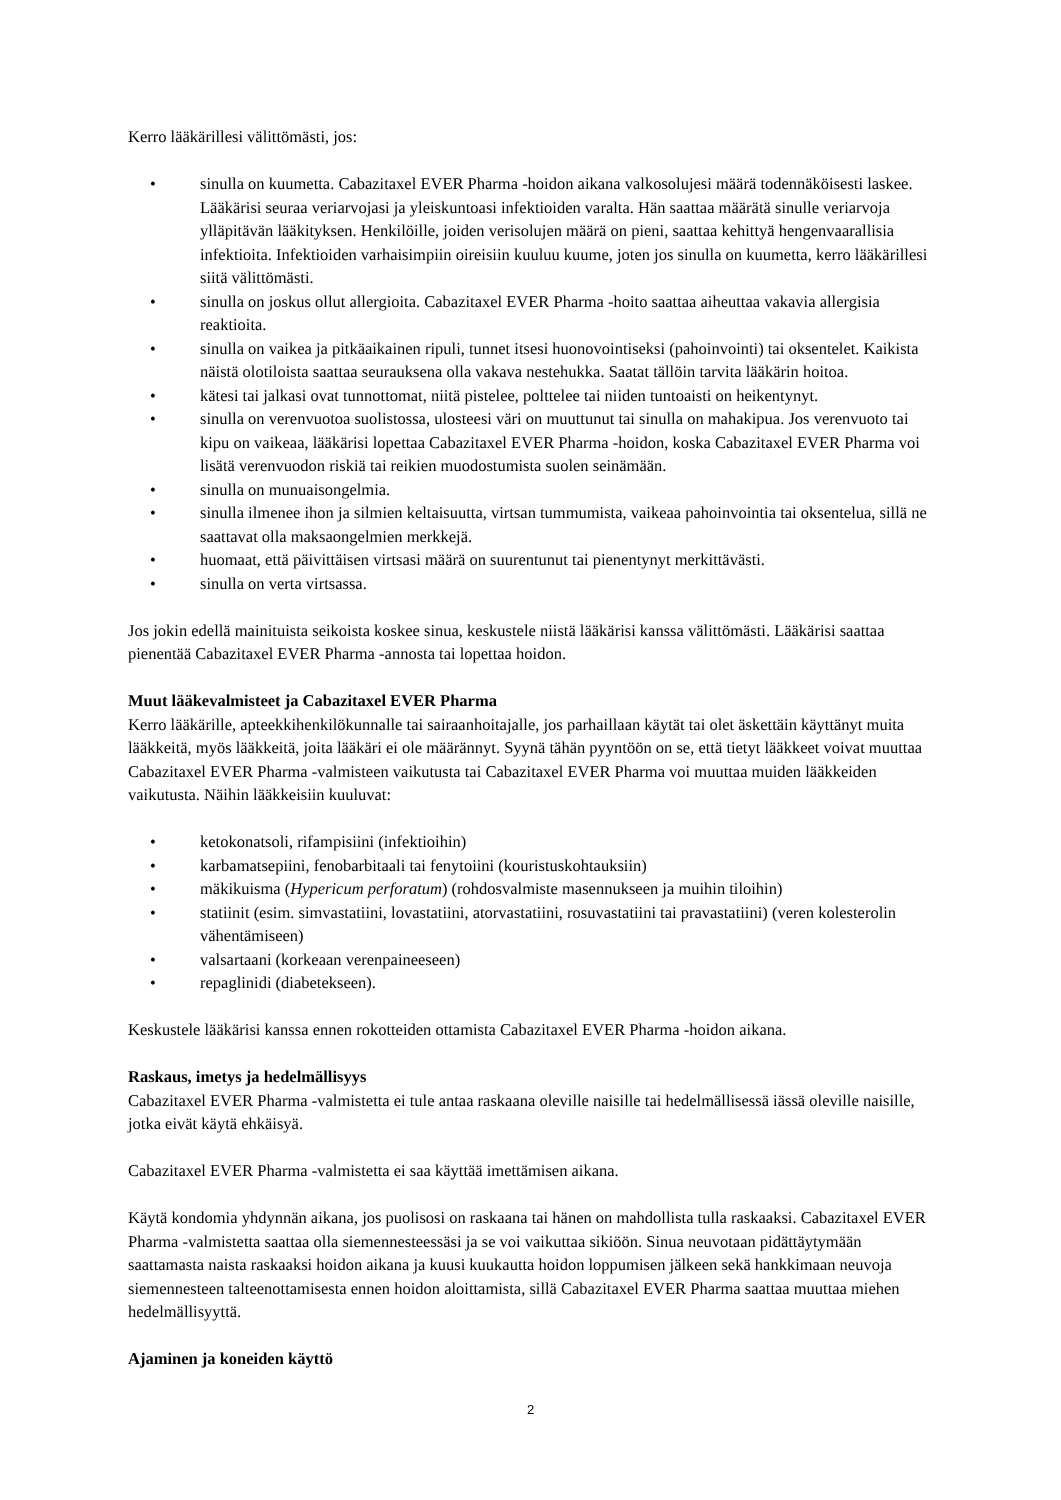Kerro lääkärillesi välittömästi, jos:
• sinulla on kuumetta. Cabazitaxel EVER Pharma -hoidon aikana valkosolujesi määrä todennäköisesti laskee. Lääkärisi seuraa veriarvojasi ja yleiskuntoasi infektioiden varalta. Hän saattaa määrätä sinulle veriarvoja ylläpitävän lääkityksen. Henkilöille, joiden verisolujen määrä on pieni, saattaa kehittyä hengenvaarallisia infektioita. Infektioiden varhaisimpiin oireisiin kuuluu kuume, joten jos sinulla on kuumetta, kerro lääkärillesi siitä välittömästi.
• sinulla on joskus ollut allergioita. Cabazitaxel EVER Pharma -hoito saattaa aiheuttaa vakavia allergisia reaktioita.
• sinulla on vaikea ja pitkäaikainen ripuli, tunnet itsesi huonovointiseksi (pahoinvointi) tai oksentelet. Kaikista näistä olotiloista saattaa seurauksena olla vakava nestehukka. Saatat tällöin tarvita lääkärin hoitoa.
• kätesi tai jalkasi ovat tunnottomat, niitä pistelee, polttelee tai niiden tuntoaisti on heikentynyt.
• sinulla on verenvuotoa suolistossa, ulosteesi väri on muuttunut tai sinulla on mahakipua. Jos verenvuoto tai kipu on vaikeaa, lääkärisi lopettaa Cabazitaxel EVER Pharma -hoidon, koska Cabazitaxel EVER Pharma voi lisätä verenvuodon riskiä tai reikien muodostumista suolen seinämään.
• sinulla on munuaisongelmia.
• sinulla ilmenee ihon ja silmien keltaisuutta, virtsan tummumista, vaikeaa pahoinvointia tai oksentelua, sillä ne saattavat olla maksaongelmien merkkejä.
• huomaat, että päivittäisen virtsasi määrä on suurentunut tai pienentynyt merkittävästi.
• sinulla on verta virtsassa.
Jos jokin edellä mainituista seikoista koskee sinua, keskustele niistä lääkärisi kanssa välittömästi. Lääkärisi saattaa pienentää Cabazitaxel EVER Pharma -annosta tai lopettaa hoidon.
Muut lääkevalmisteet ja Cabazitaxel EVER Pharma
Kerro lääkärille, apteekkihenkilökunnalle tai sairaanhoitajalle, jos parhaillaan käytät tai olet äskettäin käyttänyt muita lääkkeitä, myös lääkkeitä, joita lääkäri ei ole määrännyt. Syynä tähän pyyntöön on se, että tietyt lääkkeet voivat muuttaa Cabazitaxel EVER Pharma -valmisteen vaikutusta tai Cabazitaxel EVER Pharma voi muuttaa muiden lääkkeiden vaikutusta. Näihin lääkkeisiin kuuluvat:
• ketokonatsoli, rifampisiini (infektioihin)
• karbamatsepiini, fenobarbitaali tai fenytoiini (kouristuskohtauksiin)
• mäkikuisma (Hypericum perforatum) (rohdosvalmiste masennukseen ja muihin tiloihin)
• statiinit (esim. simvastatiini, lovastatiini, atorvastatiini, rosuvastatiini tai pravastatiini) (veren kolesterolin vähentämiseen)
• valsartaani (korkeaan verenpaineeseen)
• repaglinidi (diabetekseen).
Keskustele lääkärisi kanssa ennen rokotteiden ottamista Cabazitaxel EVER Pharma -hoidon aikana.
Raskaus, imetys ja hedelmällisyys
Cabazitaxel EVER Pharma -valmistetta ei tule antaa raskaana oleville naisille tai hedelmällisessä iässä oleville naisille, jotka eivät käytä ehkäisyä.
Cabazitaxel EVER Pharma -valmistetta ei saa käyttää imettämisen aikana.
Käytä kondomia yhdynnän aikana, jos puolisosi on raskaana tai hänen on mahdollista tulla raskaaksi. Cabazitaxel EVER Pharma -valmistetta saattaa olla siemennesteessäsi ja se voi vaikuttaa sikiöön. Sinua neuvotaan pidättäytymään saattamasta naista raskaaksi hoidon aikana ja kuusi kuukautta hoidon loppumisen jälkeen sekä hankkimaan neuvoja siemennesteen talteenottamisesta ennen hoidon aloittamista, sillä Cabazitaxel EVER Pharma saattaa muuttaa miehen hedelmällisyyttä.
Ajaminen ja koneiden käyttö
2